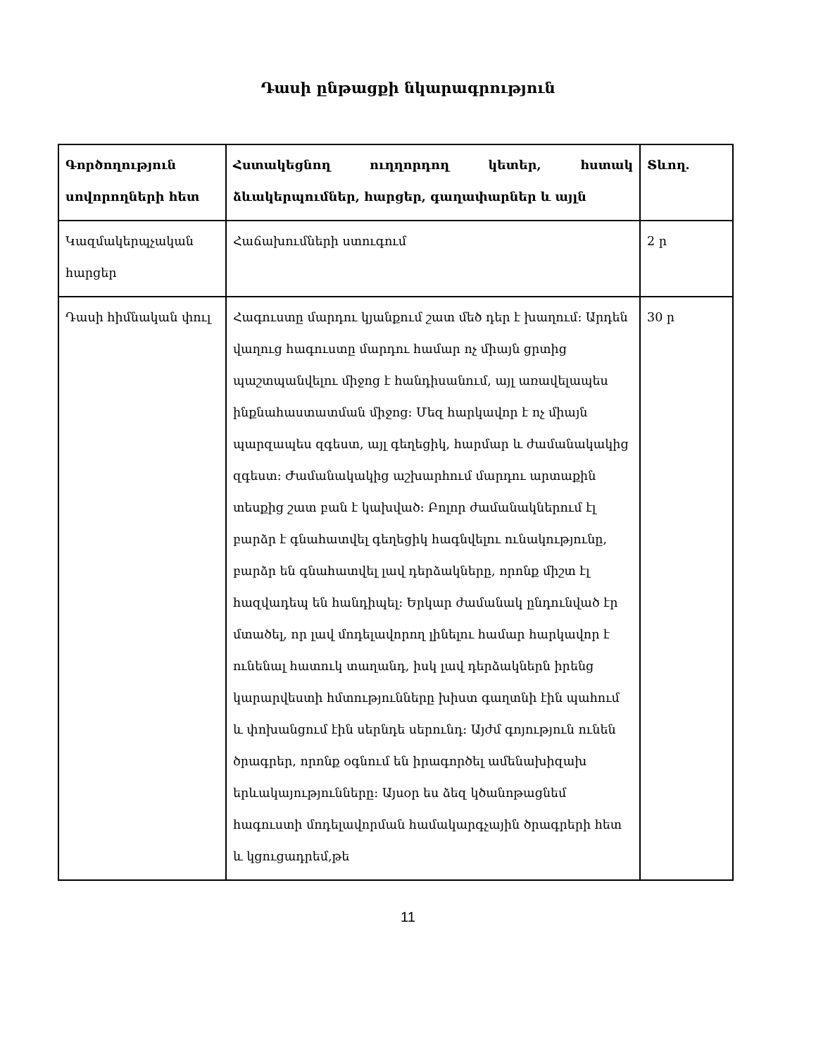Դասի ընթացքի նկարագրություն
| Գործողություն սովորողների հետ | Հստակեցնող ուղղորդող կետեր, հստակ ձևակերպումներ, հարցեր, գաղափարներ և այլն | Տևող. |
| --- | --- | --- |
| Կազմակերպչական հարցեր | Հաճախումների ստուգում | 2 ր |
| Դասի հիմնական փուլ | Հագուստը մարդու կյանքում շատ մեծ դեր է խաղում: Արդեն վաղուց հագուստը մարդու համար ոչ միայն ցրտից պաշտպանվելու միջոց է հանդիսանում, այլ առավելապես ինքնահաստատման միջոց: Մեզ հարկավոր է ոչ միայն պարզապես զգեստ, այլ գեղեցիկ, հարմար և ժամանակակից զգեստ: Ժամանակակից աշխարհում մարդու արտաքին տեսքից շատ բան է կախված: Բոլոր ժամանակներում էլ բարձր է գնահատվել գեղեցիկ հագնվելու ունակությունը, բարձր են գնահատվել լավ դերձակները, որոնք միշտ էլ հազվադեպ են հանդիպել: Երկար ժամանակ ընդունված էր մտածել, որ լավ մոդելավորող լինելու համար հարկավոր է ունենալ հատուկ տաղանդ, իսկ լավ դերձակներն իրենց կարարվեստի հմտությունները խիստ գաղտնի էին պահում և փոխանցում էին սերնդե սերունդ: Այժմ գոյություն ունեն ծրագրեր, որոնք օգնում են իրագործել ամենախիզախ երևակայությունները: Այսօր ես ձեզ կծանոթացնեմ հագուստի մոդելավորման համակարգչային ծրագրերի հետ և կցուցադրեմ,թե | 30 ր |
11